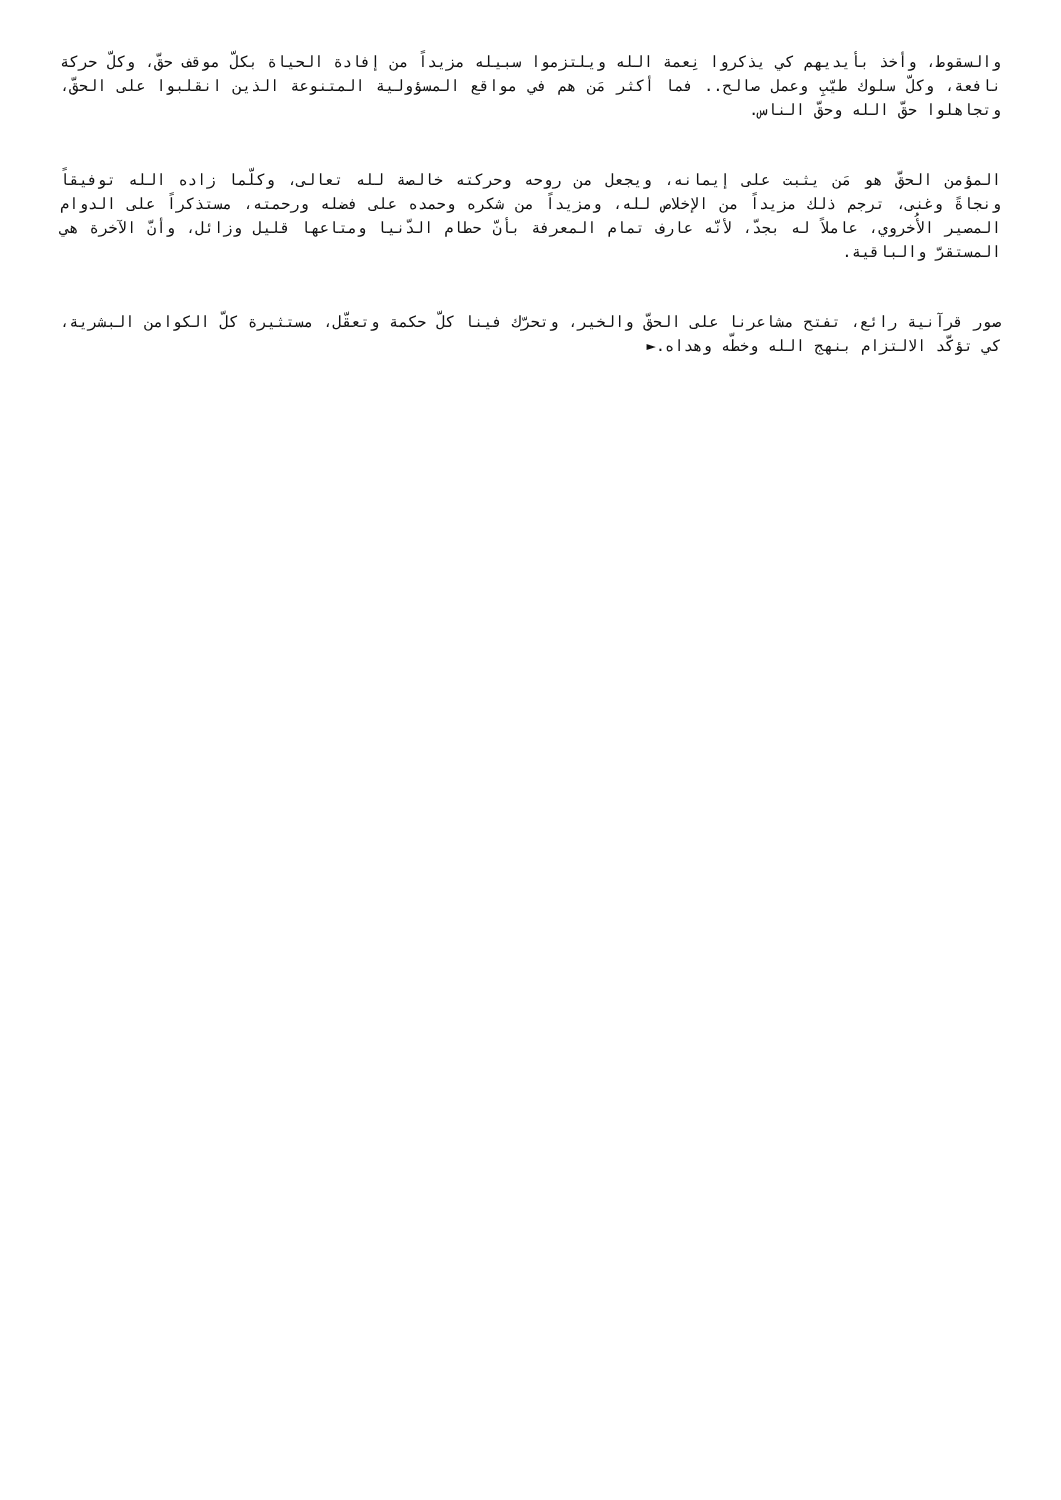والسقوط، وأخذ بأيديهم كي يذكروا نِعمة الله ويلتزموا سبيله مزيداً من إفادة الحياة بكلّ موقف حقّ، وكلّ حركة نافعة، وكلّ سلوك طيّبِ وعمل صالح.. فما أكثر مَن هم في مواقع المسؤولية المتنوعة الذين انقلبوا على الحقّ، وتجاهلوا حقّ الله وحقّ الناس.
المؤمن الحقّ هو مَن يثبت على إيمانه، ويجعل من روحه وحركته خالصة لله تعالى، وكلّما زاده الله توفيقاً ونجاةً وغنى، ترجم ذلك مزيداً من الإخلاص لله، ومزيداً من شكره وحمده على فضله ورحمته، مستذكراً على الدوام المصير الأُخروي، عاملاً له بجدّ، لأنّه عارف تمام المعرفة بأنّ حطام الدّنيا ومتاعها قليل وزائل، وأنّ الآخرة هي المستقرّ والباقية.
صور قرآنية رائع، تفتح مشاعرنا على الحقّ والخير، وتحرّك فينا كلّ حكمة وتعقّل، مستثيرة كلّ الكوامن البشرية، كي تؤكّد الالتزام بنهج الله وخطّه وهداه.►